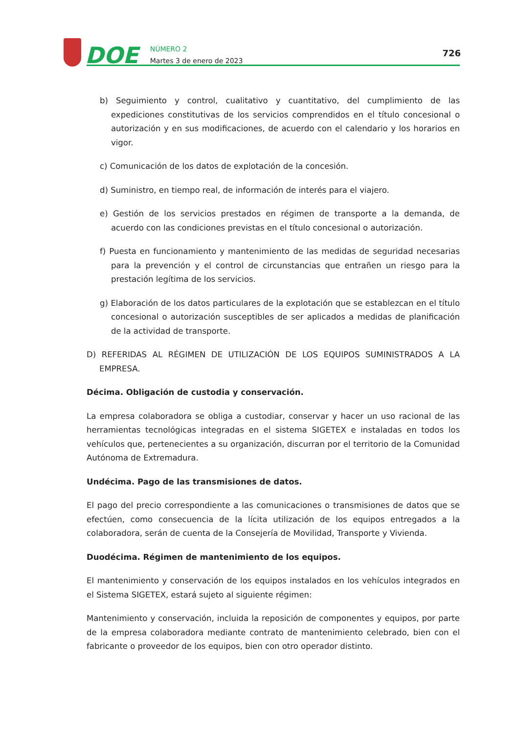DOE
NÚMERO 2
Martes 3 de enero de 2023
726
b) Seguimiento y control, cualitativo y cuantitativo, del cumplimiento de las expediciones constitutivas de los servicios comprendidos en el título concesional o autorización y en sus modificaciones, de acuerdo con el calendario y los horarios en vigor.
c) Comunicación de los datos de explotación de la concesión.
d) Suministro, en tiempo real, de información de interés para el viajero.
e) Gestión de los servicios prestados en régimen de transporte a la demanda, de acuerdo con las condiciones previstas en el título concesional o autorización.
f) Puesta en funcionamiento y mantenimiento de las medidas de seguridad necesarias para la prevención y el control de circunstancias que entrañen un riesgo para la prestación legítima de los servicios.
g) Elaboración de los datos particulares de la explotación que se establezcan en el título concesional o autorización susceptibles de ser aplicados a medidas de planificación de la actividad de transporte.
D) REFERIDAS AL RÉGIMEN DE UTILIZACIÓN DE LOS EQUIPOS SUMINISTRADOS A LA EMPRESA.
Décima. Obligación de custodia y conservación.
La empresa colaboradora se obliga a custodiar, conservar y hacer un uso racional de las herramientas tecnológicas integradas en el sistema SIGETEX e instaladas en todos los vehículos que, pertenecientes a su organización, discurran por el territorio de la Comunidad Autónoma de Extremadura.
Undécima. Pago de las transmisiones de datos.
El pago del precio correspondiente a las comunicaciones o transmisiones de datos que se efectúen, como consecuencia de la lícita utilización de los equipos entregados a la colaboradora, serán de cuenta de la Consejería de Movilidad, Transporte y Vivienda.
Duodécima. Régimen de mantenimiento de los equipos.
El mantenimiento y conservación de los equipos instalados en los vehículos integrados en el Sistema SIGETEX, estará sujeto al siguiente régimen:
Mantenimiento y conservación, incluida la reposición de componentes y equipos, por parte de la empresa colaboradora mediante contrato de mantenimiento celebrado, bien con el fabricante o proveedor de los equipos, bien con otro operador distinto.